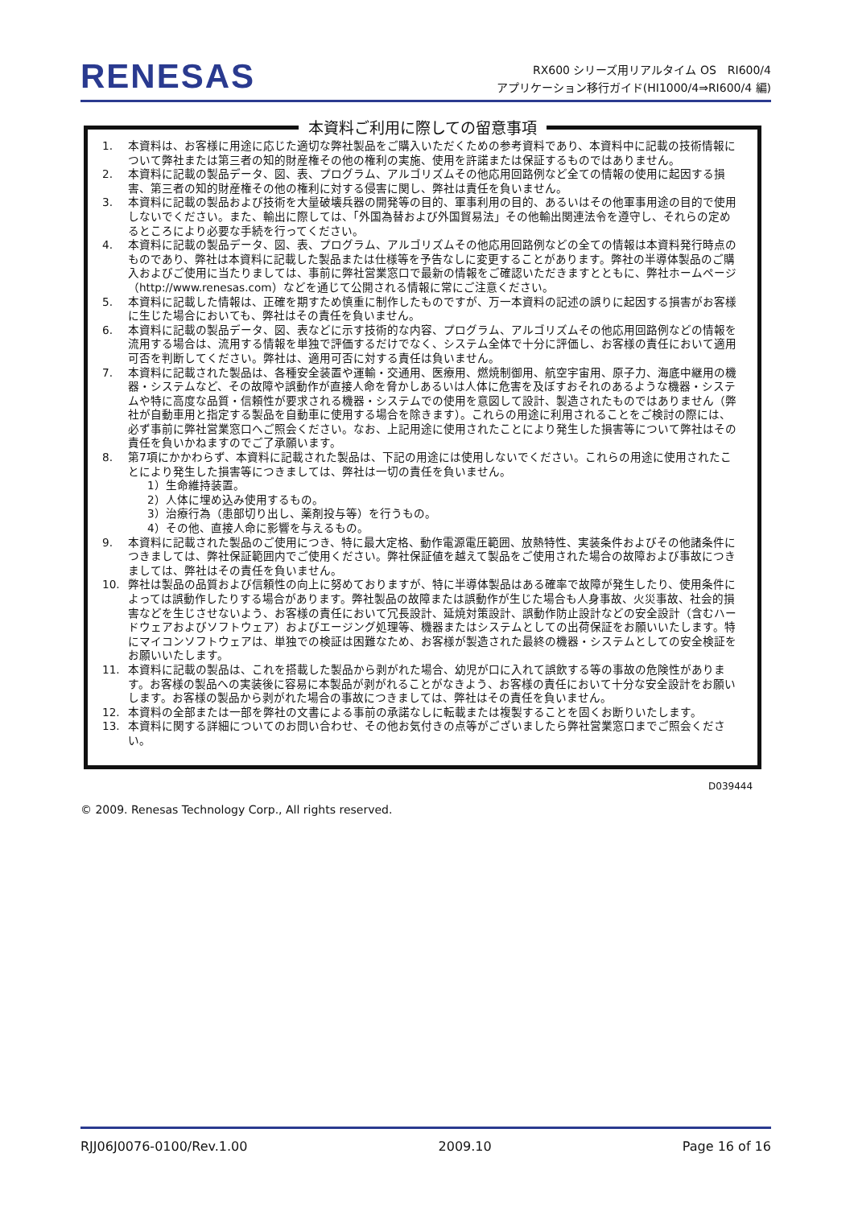RENESAS
RX600 シリーズ用リアルタイム OS　RI600/4
アプリケーション移行ガイド(HI1000/4⇒RI600/4 編)
本資料ご利用に際しての留意事項
1. 本資料は、お客様に用途に応じた適切な弊社製品をご購入いただくための参考資料であり、本資料中に記載の技術情報について弊社または第三者の知的財産権その他の権利の実施、使用を許諾または保証するものではありません。
2. 本資料に記載の製品データ、図、表、プログラム、アルゴリズムその他応用回路例など全ての情報の使用に起因する損害、第三者の知的財産権その他の権利に対する侵害に関し、弊社は責任を負いません。
3. 本資料に記載の製品および技術を大量破壊兵器の開発等の目的、軍事利用の目的、あるいはその他軍事用途の目的で使用しないでください。また、輸出に際しては、「外国為替および外国貿易法」その他輸出関連法令を遵守し、それらの定めるところにより必要な手続を行ってください。
4. 本資料に記載の製品データ、図、表、プログラム、アルゴリズムその他応用回路例などの全ての情報は本資料発行時点のものであり、弊社は本資料に記載した製品または仕様等を予告なしに変更することがあります。弊社の半導体製品のご購入およびご使用に当たりましては、事前に弊社営業窓口で最新の情報をご確認いただきますとともに、弊社ホームページ（http://www.renesas.com）などを通じて公開される情報に常にご注意ください。
5. 本資料に記載した情報は、正確を期すため慎重に制作したものですが、万一本資料の記述の誤りに起因する損害がお客様に生じた場合においても、弊社はその責任を負いません。
6. 本資料に記載の製品データ、図、表などに示す技術的な内容、プログラム、アルゴリズムその他応用回路例などの情報を流用する場合は、流用する情報を単独で評価するだけでなく、システム全体で十分に評価し、お客様の責任において適用可否を判断してください。弊社は、適用可否に対する責任は負いません。
7. 本資料に記載された製品は、各種安全装置や運輸・交通用、医療用、燃焼制御用、航空宇宙用、原子力、海底中継用の機器・システムなど、その故障や誤動作が直接人命を脅かしあるいは人体に危害を及ぼすおそれのあるような機器・システムや特に高度な品質・信頼性が要求される機器・システムでの使用を意図して設計、製造されたものではありません（弊社が自動車用と指定する製品を自動車に使用する場合を除きます）。これらの用途に利用されることをご検討の際には、必ず事前に弊社営業窓口へご照会ください。なお、上記用途に使用されたことにより発生した損害等について弊社はその責任を負いかねますのでご了承願います。
8. 第7項にかかわらず、本資料に記載された製品は、下記の用途には使用しないでください。これらの用途に使用されたことにより発生した損害等につきましては、弊社は一切の責任を負いません。
1）生命維持装置。
2）人体に埋め込み使用するもの。
3）治療行為（患部切り出し、薬剤投与等）を行うもの。
4）その他、直接人命に影響を与えるもの。
9. 本資料に記載された製品のご使用につき、特に最大定格、動作電源電圧範囲、放熱特性、実装条件およびその他諸条件につきましては、弊社保証範囲内でご使用ください。弊社保証値を越えて製品をご使用された場合の故障および事故につきましては、弊社はその責任を負いません。
10. 弊社は製品の品質および信頼性の向上に努めておりますが、特に半導体製品はある確率で故障が発生したり、使用条件によっては誤動作したりする場合があります。弊社製品の故障または誤動作が生じた場合も人身事故、火災事故、社会的損害などを生じさせないよう、お客様の責任において冗長設計、延焼対策設計、誤動作防止設計などの安全設計（含むハードウェアおよびソフトウェア）およびエージング処理等、機器またはシステムとしての出荷保証をお願いいたします。特にマイコンソフトウェアは、単独での検証は困難なため、お客様が製造された最終の機器・システムとしての安全検証をお願いいたします。
11. 本資料に記載の製品は、これを搭載した製品から剥がれた場合、幼児が口に入れて誤飲する等の事故の危険性があります。お客様の製品への実装後に容易に本製品が剥がれることがなきよう、お客様の責任において十分な安全設計をお願いします。お客様の製品から剥がれた場合の事故につきましては、弊社はその責任を負いません。
12. 本資料の全部または一部を弊社の文書による事前の承諾なしに転載または複製することを固くお断りいたします。
13. 本資料に関する詳細についてのお問い合わせ、その他お気付きの点等がございましたら弊社営業窓口までご照会ください。
D039444
© 2009. Renesas Technology Corp., All rights reserved.
RJJ06J0076-0100/Rev.1.00 2009.10 Page 16 of 16